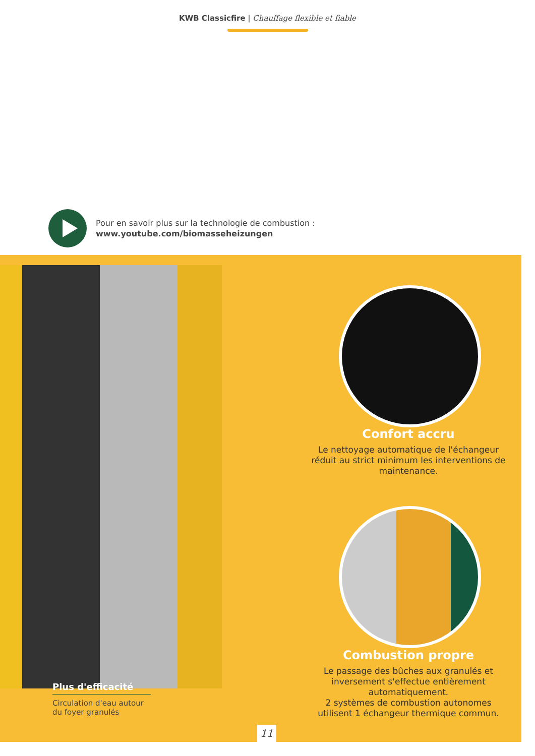KWB Classicfire | Chauffage flexible et fiable
Pour en savoir plus sur la technologie de combustion :
www.youtube.com/biomasseheizungen
Confort accru
Le nettoyage automatique de l'échangeur réduit au strict minimum les interventions de maintenance.
Combustion propre
Le passage des bûches aux granulés et inversement s'effectue entièrement automatiquement.
2 systèmes de combustion autonomes utilisent 1 échangeur thermique commun.
Plus d'efficacité
Circulation d'eau autour du foyer granulés
11